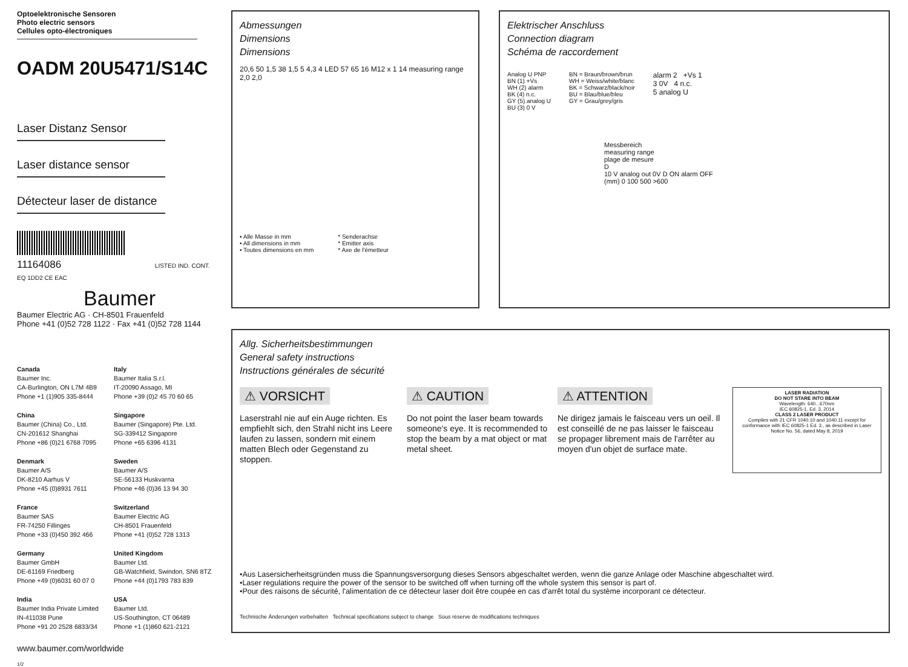Optoelektronische Sensoren
Photo electric sensors
Cellules opto-électroniques
OADM 20U5471/S14C
Laser Distanz Sensor
Laser distance sensor
Détecteur laser de distance
11164086 LISTED IND. CONT. EQ 1DD2 CE EAC
Baumer
Baumer Electric AG · CH-8501 Frauenfeld
Phone +41 (0)52 728 1122 · Fax +41 (0)52 728 1144
Canada
Baumer Inc.
CA-Burlington, ON L7M 4B9
Phone +1 (1)905 335-8444
Italy
Baumer Italia S.r.l.
IT-20090 Assago, MI
Phone +39 (0)2 45 70 60 65
China
Baumer (China) Co., Ltd.
CN-201612 Shanghai
Phone +86 (0)21 6768 7095
Singapore
Baumer (Singapore) Pte. Ltd.
SG-339412 Singapore
Phone +65 6396 4131
Denmark
Baumer A/S
DK-8210 Aarhus V
Phone +45 (0)8931 7611
Sweden
Baumer A/S
SE-56133 Huskvarna
Phone +46 (0)36 13 94 30
France
Baumer SAS
FR-74250 Fillinges
Phone +33 (0)450 392 466
Switzerland
Baumer Electric AG
CH-8501 Frauenfeld
Phone +41 (0)52 728 1313
Germany
Baumer GmbH
DE-61169 Friedberg
Phone +49 (0)6031 60 07 0
United Kingdom
Baumer Ltd.
GB-Watchfield, Swindon, SN6 8TZ
Phone +44 (0)1793 783 839
India
Baumer India Private Limited
IN-411038 Pune
Phone +91 20 2528 6833/34
USA
Baumer Ltd.
US-Southington, CT 06489
Phone +1 (1)860 621-2121
www.baumer.com/worldwide
1/2
Abmessungen
Dimensions
Dimensions
20,6 50 1,5 38 1,5 5 4,3 4 LED 57 65 16 M12 x 1 14 measuring range 2,0 2,0
• Alle Masse in mm
• All dimensions in mm
• Toutes dimensions en mm
* Senderachse
* Emitter axis
* Axe de l'émetteur
Elektrischer Anschluss
Connection diagram
Schéma de raccordement
Analog U PNP
BN (1) +Vs
WH (2) alarm
BK (4) n.c.
GY (5) analog U
BU (3) 0 V
BN = Braun/brown/brun
WH = Weiss/white/blanc
BK = Schwarz/black/noir
BU = Blau/blue/bleu
GY = Grau/grey/gris
alarm 2 +Vs 1
3 0V 4 n.c.
5 analog U
Messbereich
measuring range
plage de mesure
D
10 V analog out 0V D ON alarm OFF
(mm) 0 100 500 >600
Allg. Sicherheitsbestimmungen
General safety instructions
Instructions générales de sécurité
⚠ VORSICHT
Laserstrahl nie auf ein Auge richten. Es empfiehlt sich, den Strahl nicht ins Leere laufen zu lassen, sondern mit einem matten Blech oder Gegenstand zu stoppen.
⚠ CAUTION
Do not point the laser beam towards someone's eye. It is recommended to stop the beam by a mat object or mat metal sheet.
⚠ ATTENTION
Ne dirigez jamais le faisceau vers un oeil. Il est conseillé de ne pas laisser le faisceau se propager librement mais de l'arrêter au moyen d'un objet de surface mate.
LASER RADIATION
DO NOT STARE INTO BEAM
Wavelength: 640...670nm
IEC 60825-1, Ed. 3, 2014
CLASS 2 LASER PRODUCT
Complies with 21 CFR 1040.10 and 1040.11 except for conformance with IEC 60825-1 Ed. 3., as described in Laser Notice No. 56, dated May 8, 2019
•Aus Lasersicherheitsgründen muss die Spannungsversorgung dieses Sensors abgeschaltet werden, wenn die ganze Anlage oder Maschine abgeschaltet wird.
•Laser regulations require the power of the sensor to be switched off when turning off the whole system this sensor is part of.
•Pour des raisons de sécurité, l'alimentation de ce détecteur laser doit être coupée en cas d'arrêt total du système incorporant ce détecteur.
Technische Änderungen vorbehalten Technical specifications subject to change Sous réserve de modifications techniques